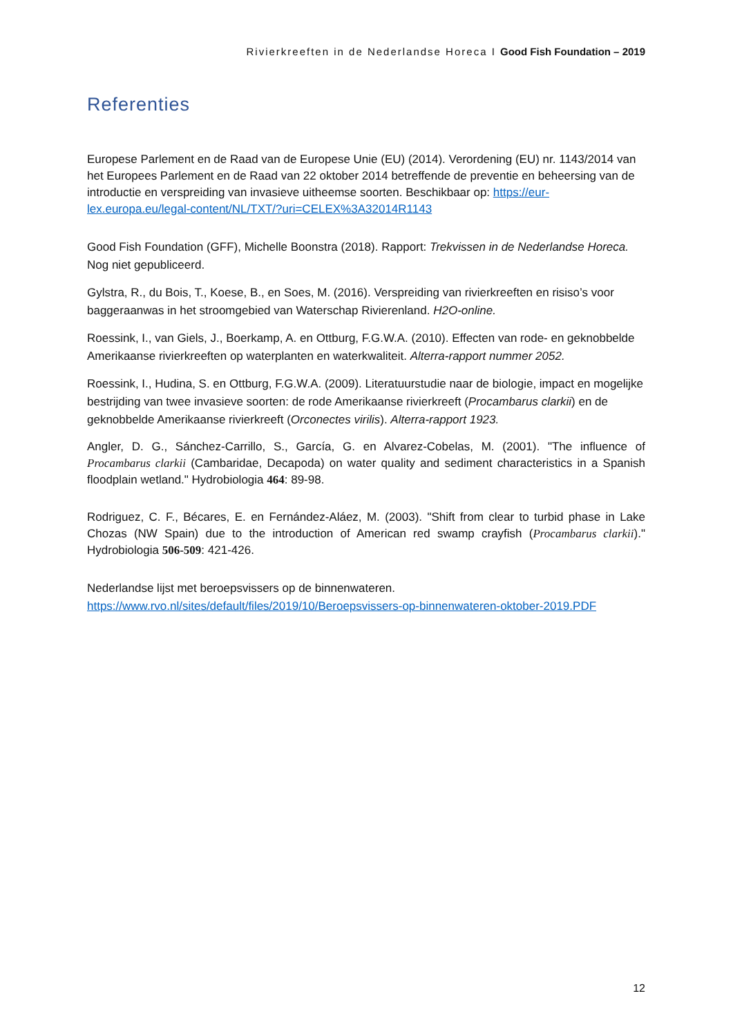Rivierkreeften in de Nederlandse Horeca I Good Fish Foundation – 2019
Referenties
Europese Parlement en de Raad van de Europese Unie (EU) (2014). Verordening (EU) nr. 1143/2014 van het Europees Parlement en de Raad van 22 oktober 2014 betreffende de preventie en beheersing van de introductie en verspreiding van invasieve uitheemse soorten. Beschikbaar op: https://eur-lex.europa.eu/legal-content/NL/TXT/?uri=CELEX%3A32014R1143
Good Fish Foundation (GFF), Michelle Boonstra (2018). Rapport: Trekvissen in de Nederlandse Horeca. Nog niet gepubliceerd.
Gylstra, R., du Bois, T., Koese, B., en Soes, M. (2016). Verspreiding van rivierkreeften en risiso’s voor baggeraanwas in het stroomgebied van Waterschap Rivierenland. H2O-online.
Roessink, I., van Giels, J., Boerkamp, A. en Ottburg, F.G.W.A. (2010). Effecten van rode- en geknobbelde Amerikaanse rivierkreeften op waterplanten en waterkwaliteit. Alterra-rapport nummer 2052.
Roessink, I., Hudina, S. en Ottburg, F.G.W.A. (2009). Literatuurstudie naar de biologie, impact en mogelijke bestrijding van twee invasieve soorten: de rode Amerikaanse rivierkreeft (Procambarus clarkii) en de geknobbelde Amerikaanse rivierkreeft (Orconectes virilis). Alterra-rapport 1923.
Angler, D. G., Sánchez-Carrillo, S., García, G. en Alvarez-Cobelas, M. (2001). "The influence of Procambarus clarkii (Cambaridae, Decapoda) on water quality and sediment characteristics in a Spanish floodplain wetland." Hydrobiologia 464: 89-98.
Rodriguez, C. F., Bécares, E. en Fernández-Aláez, M. (2003). "Shift from clear to turbid phase in Lake Chozas (NW Spain) due to the introduction of American red swamp crayfish (Procambarus clarkii)." Hydrobiologia 506-509: 421-426.
Nederlandse lijst met beroepsvissers op de binnenwateren.
https://www.rvo.nl/sites/default/files/2019/10/Beroepsvissers-op-binnenwateren-oktober-2019.PDF
12